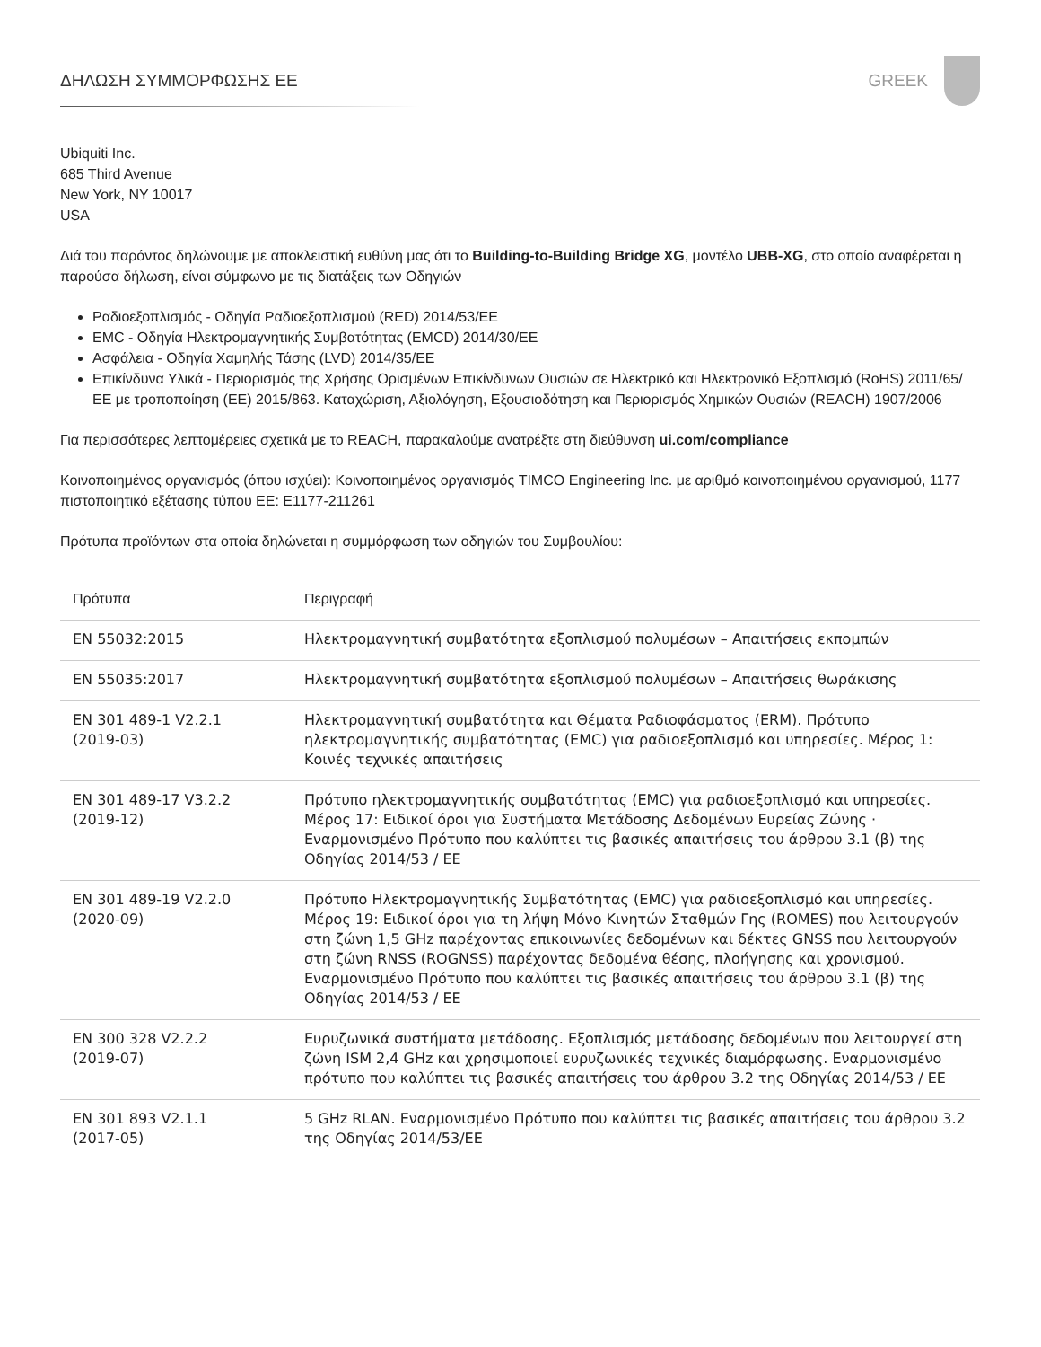ΔΗΛΩΣΗ ΣΥΜΜΟΡΦΩΣΗΣ ΕΕ GREEK
Ubiquiti Inc.
685 Third Avenue
New York, NY 10017
USA
Διά του παρόντος δηλώνουμε με αποκλειστική ευθύνη μας ότι το Building-to-Building Bridge XG, μοντέλο UBB-XG, στο οποίο αναφέρεται η παρούσα δήλωση, είναι σύμφωνο με τις διατάξεις των Οδηγιών
Ραδιοεξοπλισμός - Οδηγία Ραδιοεξοπλισμού (RED) 2014/53/ΕΕ
EMC - Οδηγία Ηλεκτρομαγνητικής Συμβατότητας (EMCD) 2014/30/ΕΕ
Ασφάλεια - Οδηγία Χαμηλής Τάσης (LVD) 2014/35/ΕΕ
Επικίνδυνα Υλικά - Περιορισμός της Χρήσης Ορισμένων Επικίνδυνων Ουσιών σε Ηλεκτρικό και Ηλεκτρονικό Εξοπλισμό (RoHS) 2011/65/ΕΕ με τροποποίηση (ΕΕ) 2015/863. Καταχώριση, Αξιολόγηση, Εξουσιοδότηση και Περιορισμός Χημικών Ουσιών (REACH) 1907/2006
Για περισσότερες λεπτομέρειες σχετικά με το REACH, παρακαλούμε ανατρέξτε στη διεύθυνση ui.com/compliance
Κοινοποιημένος οργανισμός (όπου ισχύει): Κοινοποιημένος οργανισμός TIMCO Engineering Inc. με αριθμό κοινοποιημένου οργανισμού, 1177 πιστοποιητικό εξέτασης τύπου ΕΕ: E1177-211261
Πρότυπα προϊόντων στα οποία δηλώνεται η συμμόρφωση των οδηγιών του Συμβουλίου:
| Πρότυπα | Περιγραφή |
| --- | --- |
| EN 55032:2015 | Ηλεκτρομαγνητική συμβατότητα εξοπλισμού πολυμέσων – Απαιτήσεις εκπομπών |
| EN 55035:2017 | Ηλεκτρομαγνητική συμβατότητα εξοπλισμού πολυμέσων – Απαιτήσεις θωράκισης |
| EN 301 489-1 V2.2.1 (2019-03) | Ηλεκτρομαγνητική συμβατότητα και Θέματα Ραδιοφάσματος (ERM). Πρότυπο ηλεκτρομαγνητικής συμβατότητας (EMC) για ραδιοεξοπλισμό και υπηρεσίες. Μέρος 1: Κοινές τεχνικές απαιτήσεις |
| EN 301 489-17 V3.2.2 (2019-12) | Πρότυπο ηλεκτρομαγνητικής συμβατότητας (EMC) για ραδιοεξοπλισμό και υπηρεσίες. Μέρος 17: Ειδικοί όροι για Συστήματα Μετάδοσης Δεδομένων Ευρείας Ζώνης · Εναρμονισμένο Πρότυπο που καλύπτει τις βασικές απαιτήσεις του άρθρου 3.1 (β) της Οδηγίας 2014/53 / ΕΕ |
| EN 301 489-19 V2.2.0 (2020-09) | Πρότυπο Ηλεκτρομαγνητικής Συμβατότητας (EMC) για ραδιοεξοπλισμό και υπηρεσίες. Μέρος 19: Ειδικοί όροι για τη λήψη Μόνο Κινητών Σταθμών Γης (ROMES) που λειτουργούν στη ζώνη 1,5 GHz παρέχοντας επικοινωνίες δεδομένων και δέκτες GNSS που λειτουργούν στη ζώνη RNSS (ROGNSS) παρέχοντας δεδομένα θέσης, πλοήγησης και χρονισμού. Εναρμονισμένο Πρότυπο που καλύπτει τις βασικές απαιτήσεις του άρθρου 3.1 (β) της Οδηγίας 2014/53 / ΕΕ |
| EN 300 328 V2.2.2 (2019-07) | Ευρυζωνικά συστήματα μετάδοσης. Εξοπλισμός μετάδοσης δεδομένων που λειτουργεί στη ζώνη ISM 2,4 GHz και χρησιμοποιεί ευρυζωνικές τεχνικές διαμόρφωσης. Εναρμονισμένο πρότυπο που καλύπτει τις βασικές απαιτήσεις του άρθρου 3.2 της Οδηγίας 2014/53 / ΕΕ |
| EN 301 893 V2.1.1 (2017-05) | 5 GHz RLAN. Εναρμονισμένο Πρότυπο που καλύπτει τις βασικές απαιτήσεις του άρθρου 3.2 της Οδηγίας 2014/53/ΕΕ |